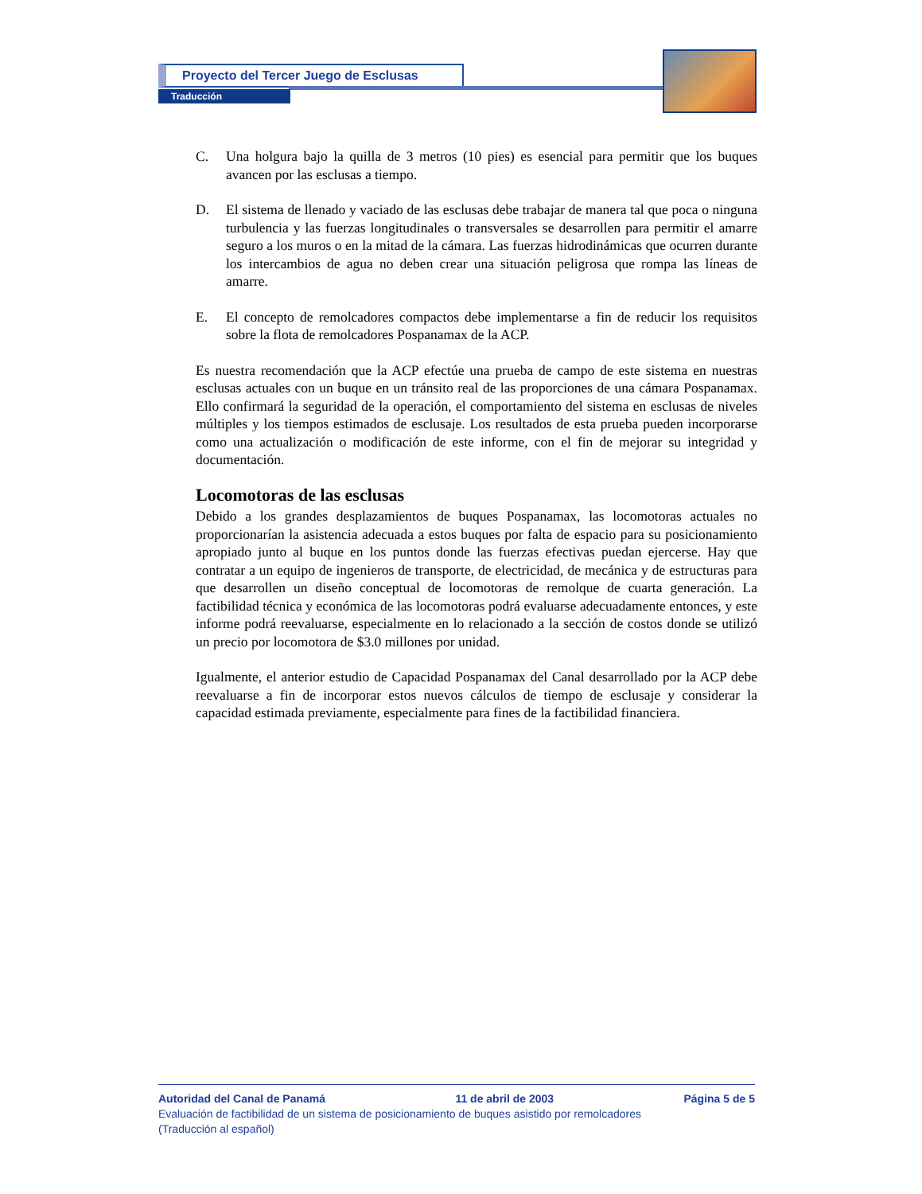Proyecto del Tercer Juego de Esclusas
Traducción
C. Una holgura bajo la quilla de 3 metros (10 pies) es esencial para permitir que los buques avancen por las esclusas a tiempo.
D. El sistema de llenado y vaciado de las esclusas debe trabajar de manera tal que poca o ninguna turbulencia y las fuerzas longitudinales o transversales se desarrollen para permitir el amarre seguro a los muros o en la mitad de la cámara. Las fuerzas hidrodinámicas que ocurren durante los intercambios de agua no deben crear una situación peligrosa que rompa las líneas de amarre.
E. El concepto de remolcadores compactos debe implementarse a fin de reducir los requisitos sobre la flota de remolcadores Pospanamax de la ACP.
Es nuestra recomendación que la ACP efectúe una prueba de campo de este sistema en nuestras esclusas actuales con un buque en un tránsito real de las proporciones de una cámara Pospanamax. Ello confirmará la seguridad de la operación, el comportamiento del sistema en esclusas de niveles múltiples y los tiempos estimados de esclusaje. Los resultados de esta prueba pueden incorporarse como una actualización o modificación de este informe, con el fin de mejorar su integridad y documentación.
Locomotoras de las esclusas
Debido a los grandes desplazamientos de buques Pospanamax, las locomotoras actuales no proporcionarían la asistencia adecuada a estos buques por falta de espacio para su posicionamiento apropiado junto al buque en los puntos donde las fuerzas efectivas puedan ejercerse. Hay que contratar a un equipo de ingenieros de transporte, de electricidad, de mecánica y de estructuras para que desarrollen un diseño conceptual de locomotoras de remolque de cuarta generación. La factibilidad técnica y económica de las locomotoras podrá evaluarse adecuadamente entonces, y este informe podrá reevaluarse, especialmente en lo relacionado a la sección de costos donde se utilizó un precio por locomotora de $3.0 millones por unidad.
Igualmente, el anterior estudio de Capacidad Pospanamax del Canal desarrollado por la ACP debe reevaluarse a fin de incorporar estos nuevos cálculos de tiempo de esclusaje y considerar la capacidad estimada previamente, especialmente para fines de la factibilidad financiera.
Autoridad del Canal de Panamá 11 de abril de 2003 Página 5 de 5
Evaluación de factibilidad de un sistema de posicionamiento de buques asistido por remolcadores
(Traducción al español)